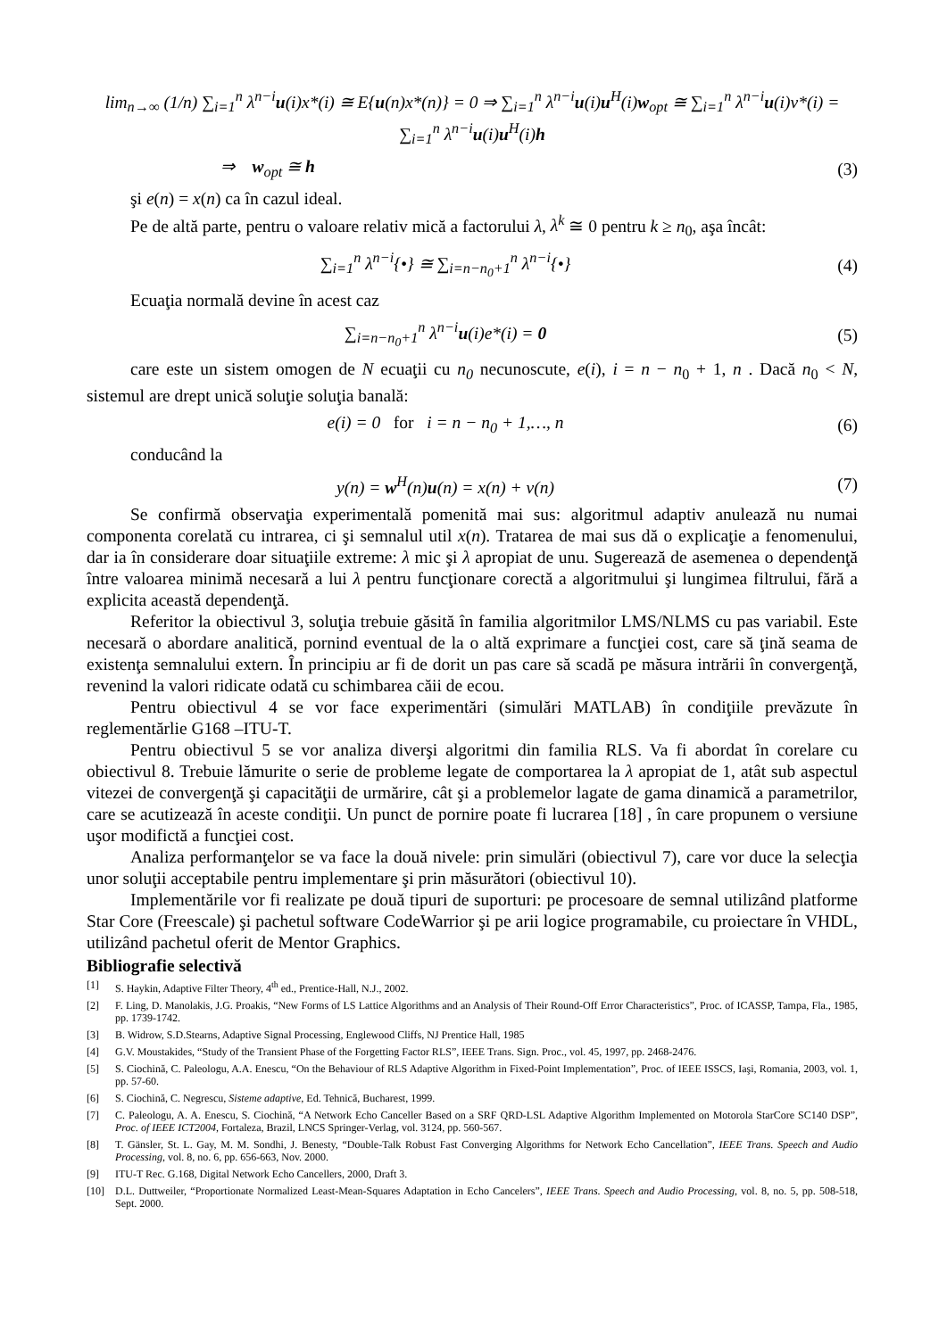lim<sub>n→∞</sub> (1/n) ∑<sub>i=1</sub><sup>n</sup> λ<sup>n−i</sup>u(i)x*(i) ≅ E{u(n)x*(n)} = 0 ⇒ ∑<sub>i=1</sub><sup>n</sup> λ<sup>n−i</sup>u(i)u<sup>H</sup>(i)w<sub>opt</sub> ≅ ∑<sub>i=1</sub><sup>n</sup> λ<sup>n−i</sup>u(i)v*(i) = ∑<sub>i=1</sub><sup>n</sup> λ<sup>n−i</sup>u(i)u<sup>H</sup>(i)h
⇒ w<sub>opt</sub> ≅ h (3)
şi e(n) = x(n) ca în cazul ideal.
Pe de altă parte, pentru o valoare relativ mică a factorului λ, λ<sup>k</sup> ≅ 0 pentru k ≥ n<sub>0</sub>, aşa încât:
∑<sub>i=1</sub><sup>n</sup> λ<sup>n−i</sup>{•} ≅ ∑<sub>i=n−n<sub>0</sub>+1</sub><sup>n</sup> λ<sup>n−i</sup>{•}
(4)
Ecuaţia normală devine în acest caz
∑<sub>i=n−n<sub>0</sub>+1</sub><sup>n</sup> λ<sup>n−i</sup>u(i)e*(i) = 0 (5)
care este un sistem omogen de N ecuaţii cu n<sub>0</sub> necunoscute, e(i), i = n − n<sub>0</sub> + 1, n . Dacă n<sub>0</sub> < N, sistemul are drept unică soluţie soluţia banală:
e(i) = 0 for i = n − n<sub>0</sub> + 1,…, n
(6)
conducând la
y(n) = w<sup>H</sup>(n)u(n) = x(n) + v(n) (7)
Se confirmă observaţia experimentală pomenită mai sus: algoritmul adaptiv anulează nu numai componenta corelată cu intrarea, ci şi semnalul util x(n). Tratarea de mai sus dă o explicaţie a fenomenului, dar ia în considerare doar situaţiile extreme: λ mic şi λ apropiat de unu. Sugerează de asemenea o dependenţă între valoarea minimă necesară a lui λ pentru funcţionare corectă a algoritmului şi lungimea filtrului, fără a explicita această dependenţă.
Referitor la obiectivul 3, soluţia trebuie găsită în familia algoritmilor LMS/NLMS cu pas variabil. Este necesară o abordare analitică, pornind eventual de la o altă exprimare a funcţiei cost, care să ţină seama de existenţa semnalului extern. În principiu ar fi de dorit un pas care să scadă pe măsura intrării în convergenţă, revenind la valori ridicate odată cu schimbarea căii de ecou.
Pentru obiectivul 4 se vor face experimentări (simulări MATLAB) în condiţiile prevăzute în reglementărlie G168 –ITU-T.
Pentru obiectivul 5 se vor analiza diverşi algoritmi din familia RLS. Va fi abordat în corelare cu obiectivul 8. Trebuie lămurite o serie de probleme legate de comportarea la λ apropiat de 1, atât sub aspectul vitezei de convergenţă şi capacităţii de urmărire, cât şi a problemelor lagate de gama dinamică a parametrilor, care se acutizează în aceste condiţii. Un punct de pornire poate fi lucrarea [18] , în care propunem o versiune uşor modifictă a funcţiei cost.
Analiza performanţelor se va face la două nivele: prin simulări (obiectivul 7), care vor duce la selecţia unor soluţii acceptabile pentru implementare şi prin măsurători (obiectivul 10).
Implementările vor fi realizate pe două tipuri de suporturi: pe procesoare de semnal utilizând platforme Star Core (Freescale) şi pachetul software CodeWarrior şi pe arii logice programabile, cu proiectare în VHDL, utilizând pachetul oferit de Mentor Graphics.
Bibliografie selectivă
[1] S. Haykin, Adaptive Filter Theory, 4<sup>th</sup> ed., Prentice-Hall, N.J., 2002.
[2] F. Ling, D. Manolakis, J.G. Proakis, “New Forms of LS Lattice Algorithms and an Analysis of Their Round-Off Error Characteristics”, Proc. of ICASSP, Tampa, Fla., 1985, pp. 1739-1742.
[3] B. Widrow, S.D.Stearns, Adaptive Signal Processing, Englewood Cliffs, NJ Prentice Hall, 1985
[4] G.V. Moustakides, “Study of the Transient Phase of the Forgetting Factor RLS”, IEEE Trans. Sign. Proc., vol. 45, 1997, pp. 2468-2476.
[5] S. Ciochină, C. Paleologu, A.A. Enescu, “On the Behaviour of RLS Adaptive Algorithm in Fixed-Point Implementation”, Proc. of IEEE ISSCS, Iaşi, Romania, 2003, vol. 1, pp. 57-60.
[6] S. Ciochină, C. Negrescu, Sisteme adaptive, Ed. Tehnică, Bucharest, 1999.
[7] C. Paleologu, A. A. Enescu, S. Ciochină, “A Network Echo Canceller Based on a SRF QRD-LSL Adaptive Algorithm Implemented on Motorola StarCore SC140 DSP”, Proc. of IEEE ICT2004, Fortaleza, Brazil, LNCS Springer-Verlag, vol. 3124, pp. 560-567.
[8] T. Gänsler, St. L. Gay, M. M. Sondhi, J. Benesty, “Double-Talk Robust Fast Converging Algorithms for Network Echo Cancellation”, IEEE Trans. Speech and Audio Processing, vol. 8, no. 6, pp. 656-663, Nov. 2000.
[9] ITU-T Rec. G.168, Digital Network Echo Cancellers, 2000, Draft 3.
[10] D.L. Duttweiler, “Proportionate Normalized Least-Mean-Squares Adaptation in Echo Cancelers”, IEEE Trans. Speech and Audio Processing, vol. 8, no. 5, pp. 508-518, Sept. 2000.